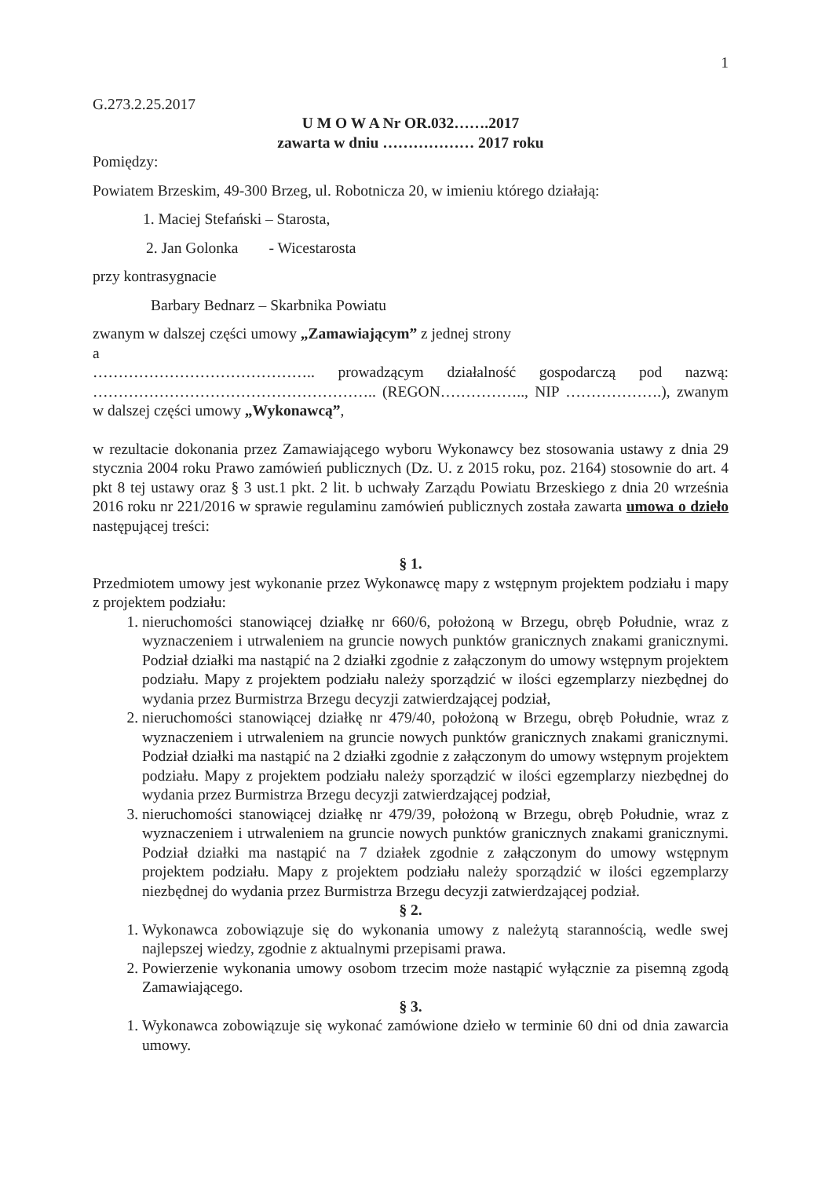1
G.273.2.25.2017
U M O W A Nr OR.032…….2017
zawarta w dniu ……………… 2017 roku
Pomiędzy:
Powiatem Brzeskim, 49-300 Brzeg, ul. Robotnicza 20, w imieniu którego działają:
1. Maciej Stefański – Starosta,
2. Jan Golonka - Wicestarosta
przy kontrasygnacie
Barbary Bednarz – Skarbnika Powiatu
zwanym w dalszej części umowy „Zamawiającym” z jednej strony
a
…………………………………….. prowadzącym działalność gospodarczą pod nazwą: ……………………………………………….. (REGON…………….., NIP ……………….), zwanym w dalszej części umowy „Wykonawcą”,
w rezultacie dokonania przez Zamawiającego wyboru Wykonawcy bez stosowania ustawy z dnia 29 stycznia 2004 roku Prawo zamówień publicznych (Dz. U. z 2015 roku, poz. 2164) stosownie do art. 4 pkt 8 tej ustawy oraz § 3 ust.1 pkt. 2 lit. b uchwały Zarządu Powiatu Brzeskiego z dnia 20 września 2016 roku nr 221/2016 w sprawie regulaminu zamówień publicznych została zawarta umowa o dzieło następującej treści:
§ 1.
Przedmiotem umowy jest wykonanie przez Wykonawcę mapy z wstępnym projektem podziału i mapy z projektem podziału:
1. nieruchomości stanowiącej działkę nr 660/6, położoną w Brzegu, obręb Południe, wraz z wyznaczeniem i utrwaleniem na gruncie nowych punktów granicznych znakami granicznymi. Podział działki ma nastąpić na 2 działki zgodnie z załączonym do umowy wstępnym projektem podziału. Mapy z projektem podziału należy sporządzić w ilości egzemplarzy niezbędnej do wydania przez Burmistrza Brzegu decyzji zatwierdzającej podział,
2. nieruchomości stanowiącej działkę nr 479/40, położoną w Brzegu, obręb Południe, wraz z wyznaczeniem i utrwaleniem na gruncie nowych punktów granicznych znakami granicznymi. Podział działki ma nastąpić na 2 działki zgodnie z załączonym do umowy wstępnym projektem podziału. Mapy z projektem podziału należy sporządzić w ilości egzemplarzy niezbędnej do wydania przez Burmistrza Brzegu decyzji zatwierdzającej podział,
3. nieruchomości stanowiącej działkę nr 479/39, położoną w Brzegu, obręb Południe, wraz z wyznaczeniem i utrwaleniem na gruncie nowych punktów granicznych znakami granicznymi. Podział działki ma nastąpić na 7 działek zgodnie z załączonym do umowy wstępnym projektem podziału. Mapy z projektem podziału należy sporządzić w ilości egzemplarzy niezbędnej do wydania przez Burmistrza Brzegu decyzji zatwierdzającej podział.
§ 2.
1. Wykonawca zobowiązuje się do wykonania umowy z należytą starannością, wedle swej najlepszej wiedzy, zgodnie z aktualnymi przepisami prawa.
2. Powierzenie wykonania umowy osobom trzecim może nastąpić wyłącznie za pisemną zgodą Zamawiającego.
§ 3.
1. Wykonawca zobowiązuje się wykonać zamówione dzieło w terminie 60 dni od dnia zawarcia umowy.